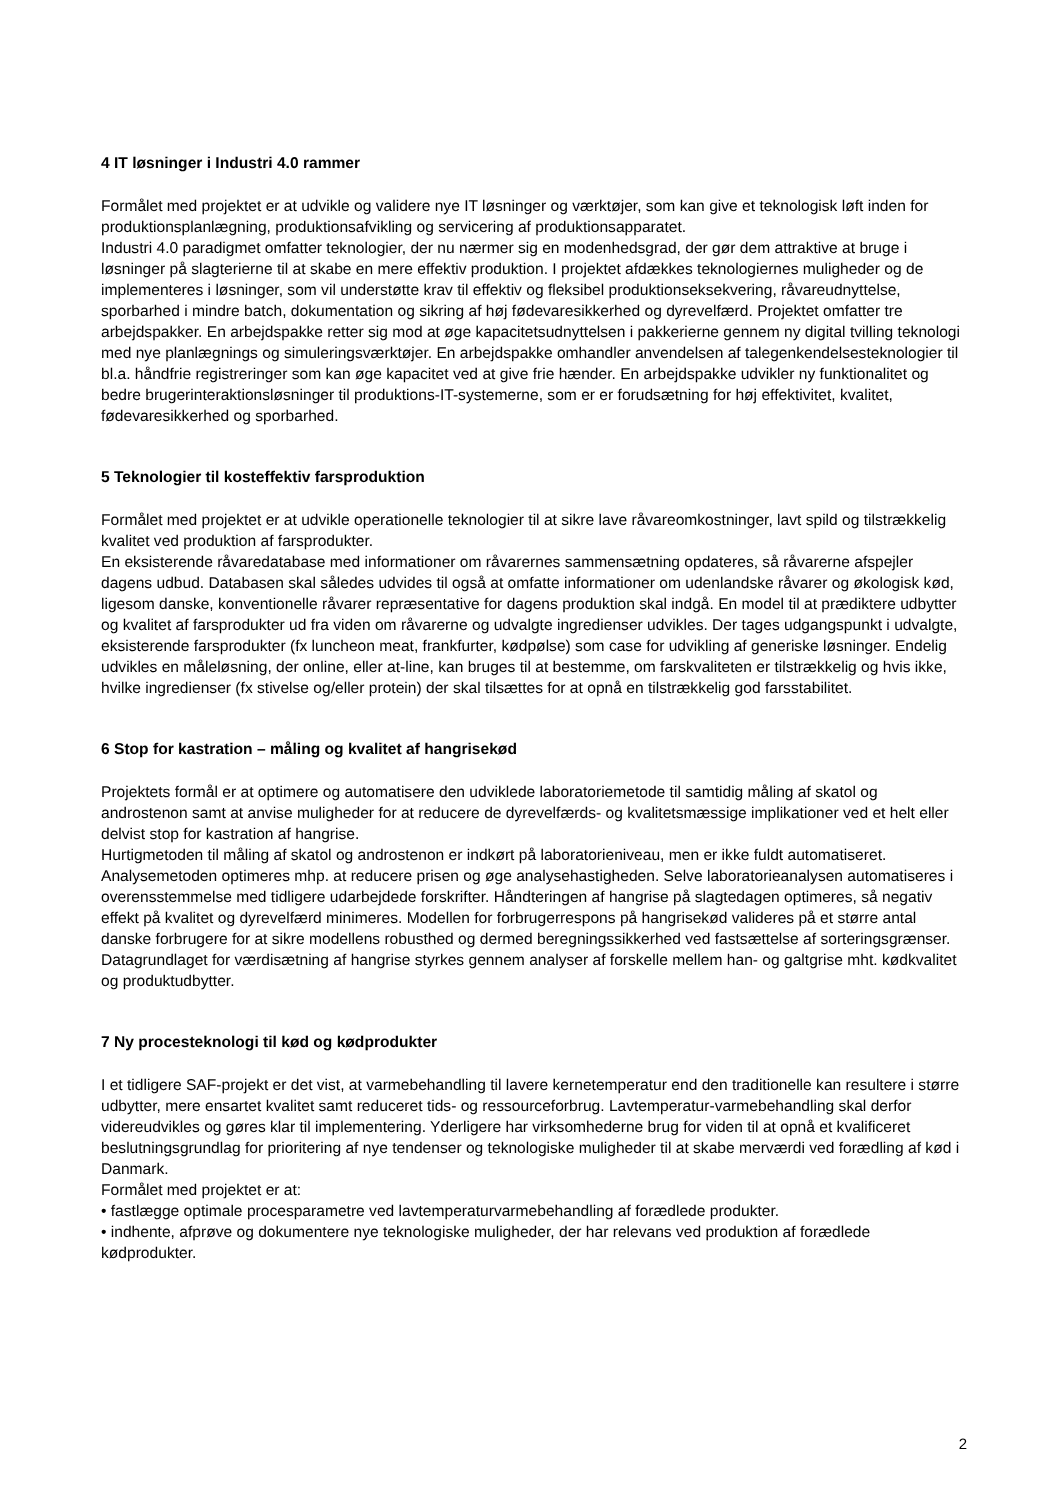4 IT løsninger i Industri 4.0 rammer
Formålet med projektet er at udvikle og validere nye IT løsninger og værktøjer, som kan give et teknologisk løft inden for produktionsplanlægning, produktionsafvikling og servicering af produktionsapparatet.
Industri 4.0 paradigmet omfatter teknologier, der nu nærmer sig en modenhedsgrad, der gør dem attraktive at bruge i løsninger på slagterierne til at skabe en mere effektiv produktion. I projektet afdækkes teknologiernes muligheder og de implementeres i løsninger, som vil understøtte krav til effektiv og fleksibel produktionseksekvering, råvareudnyttelse, sporbarhed i mindre batch, dokumentation og sikring af høj fødevaresikkerhed og dyrevelfærd. Projektet omfatter tre arbejdspakker. En arbejdspakke retter sig mod at øge kapacitetsudnyttelsen i pakkerierne gennem ny digital tvilling teknologi med nye planlægnings og simuleringsværktøjer. En arbejdspakke omhandler anvendelsen af talegenkendelsesteknologier til bl.a. håndfrie registreringer som kan øge kapacitet ved at give frie hænder. En arbejdspakke udvikler ny funktionalitet og bedre brugerinteraktionsløsninger til produktions-IT-systemerne, som er er forudsætning for høj effektivitet, kvalitet, fødevaresikkerhed og sporbarhed.
5 Teknologier til kosteffektiv farsproduktion
Formålet med projektet er at udvikle operationelle teknologier til at sikre lave råvareomkostninger, lavt spild og tilstrækkelig kvalitet ved produktion af farsprodukter.
En eksisterende råvaredatabase med informationer om råvarernes sammensætning opdateres, så råvarerne afspejler dagens udbud. Databasen skal således udvides til også at omfatte informationer om udenlandske råvarer og økologisk kød, ligesom danske, konventionelle råvarer repræsentative for dagens produktion skal indgå. En model til at prædiktere udbytter og kvalitet af farsprodukter ud fra viden om råvarerne og udvalgte ingredienser udvikles. Der tages udgangspunkt i udvalgte, eksisterende farsprodukter (fx luncheon meat, frankfurter, kødpølse) som case for udvikling af generiske løsninger. Endelig udvikles en måleløsning, der online, eller at-line, kan bruges til at bestemme, om farskvaliteten er tilstrækkelig og hvis ikke, hvilke ingredienser (fx stivelse og/eller protein) der skal tilsættes for at opnå en tilstrækkelig god farsstabilitet.
6 Stop for kastration – måling og kvalitet af hangrisekød
Projektets formål er at optimere og automatisere den udviklede laboratoriemetode til samtidig måling af skatol og androstenon samt at anvise muligheder for at reducere de dyrevelfærds- og kvalitetsmæssige implikationer ved et helt eller delvist stop for kastration af hangrise.
Hurtigmetoden til måling af skatol og androstenon er indkørt på laboratorieniveau, men er ikke fuldt automatiseret. Analysemetoden optimeres mhp. at reducere prisen og øge analysehastigheden. Selve laboratorieanalysen automatiseres i overensstemmelse med tidligere udarbejdede forskrifter. Håndteringen af hangrise på slagtedagen optimeres, så negativ effekt på kvalitet og dyrevelfærd minimeres. Modellen for forbrugerrespons på hangrisekød valideres på et større antal danske forbrugere for at sikre modellens robusthed og dermed beregningssikkerhed ved fastsættelse af sorteringsgrænser. Datagrundlaget for værdisætning af hangrise styrkes gennem analyser af forskelle mellem han- og galtgrise mht. kødkvalitet og produktudbytter.
7 Ny procesteknologi til kød og kødprodukter
I et tidligere SAF-projekt er det vist, at varmebehandling til lavere kernetemperatur end den traditionelle kan resultere i større udbytter, mere ensartet kvalitet samt reduceret tids- og ressourceforbrug. Lavtemperatur-varmebehandling skal derfor videreudvikles og gøres klar til implementering. Yderligere har virksomhederne brug for viden til at opnå et kvalificeret beslutningsgrundlag for prioritering af nye tendenser og teknologiske muligheder til at skabe merværdi ved forædling af kød i Danmark.
Formålet med projektet er at:
• fastlægge optimale procesparametre ved lavtemperaturvarmebehandling af forædlede produkter.
• indhente, afprøve og dokumentere nye teknologiske muligheder, der har relevans ved produktion af forædlede kødprodukter.
2